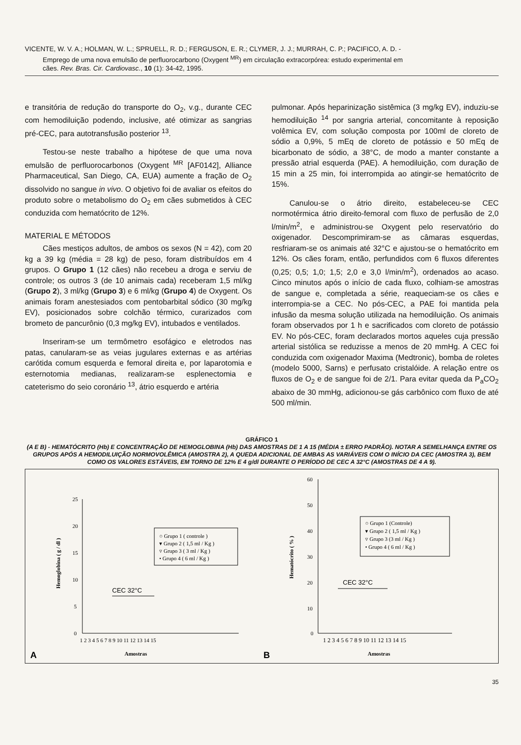VICENTE, W. V. A.; HOLMAN, W. L.; SPRUELL, R. D.; FERGUSON, E. R.; CLYMER, J. J.; MURRAH, C. P.; PACIFICO, A. D. -
Emprego de uma nova emulsão de perfluorocarbono (Oxygent <sup>MR</sup>) em circulação extracorpórea: estudo experimental em
cães. Rev. Bras. Cir. Cardiovasc., 10 (1): 34-42, 1995.
e transitória de redução do transporte do O<sub>2</sub>, v.g., durante CEC com hemodiluição podendo, inclusive, até otimizar as sangrias pré-CEC, para autotransfusão posterior <sup>13</sup>.
Testou-se neste trabalho a hipótese de que uma nova emulsão de perfluorocarbonos (Oxygent <sup>MR</sup> [AF0142], Alliance Pharmaceutical, San Diego, CA, EUA) aumente a fração de O<sub>2</sub> dissolvido no sangue in vivo. O objetivo foi de avaliar os efeitos do produto sobre o metabolismo do O<sub>2</sub> em cães submetidos à CEC conduzida com hematócrito de 12%.
MATERIAL E MÉTODOS
Cães mestiços adultos, de ambos os sexos (N = 42), com 20 kg a 39 kg (média = 28 kg) de peso, foram distribuídos em 4 grupos. O Grupo 1 (12 cães) não recebeu a droga e serviu de controle; os outros 3 (de 10 animais cada) receberam 1,5 ml/kg (Grupo 2), 3 ml/kg (Grupo 3) e 6 ml/kg (Grupo 4) de Oxygent. Os animais foram anestesiados com pentobarbital sódico (30 mg/kg EV), posicionados sobre colchão térmico, curarizados com brometo de pancurônio (0,3 mg/kg EV), intubados e ventilados.
Inseriram-se um termômetro esofágico e eletrodos nas patas, canularam-se as veias jugulares externas e as artérias carótida comum esquerda e femoral direita e, por laparotomia e esternotomia medianas, realizaram-se esplenectomia e cateterismo do seio coronário <sup>13</sup>, átrio esquerdo e artéria
pulmonar. Após heparinização sistêmica (3 mg/kg EV), induziu-se hemodiluição <sup>14</sup> por sangria arterial, concomitante à reposição volêmica EV, com solução composta por 100ml de cloreto de sódio a 0,9%, 5 mEq de cloreto de potássio e 50 mEq de bicarbonato de sódio, a 38°C, de modo a manter constante a pressão atrial esquerda (PAE). A hemodiluição, com duração de 15 min a 25 min, foi interrompida ao atingir-se hematócrito de 15%.
Canulou-se o átrio direito, estabeleceu-se CEC normotérmica átrio direito-femoral com fluxo de perfusão de 2,0 l/min/m<sup>2</sup>, e administrou-se Oxygent pelo reservatório do oxigenador. Descomprimiram-se as câmaras esquerdas, resfriaram-se os animais até 32°C e ajustou-se o hematócrito em 12%. Os cães foram, então, perfundidos com 6 fluxos diferentes (0,25; 0,5; 1,0; 1,5; 2,0 e 3,0 l/min/m<sup>2</sup>), ordenados ao acaso. Cinco minutos após o início de cada fluxo, colhiam-se amostras de sangue e, completada a série, reaqueciam-se os cães e interrompia-se a CEC. No pós-CEC, a PAE foi mantida pela infusão da mesma solução utilizada na hemodiluição. Os animais foram observados por 1 h e sacrificados com cloreto de potássio EV. No pós-CEC, foram declarados mortos aqueles cuja pressão arterial sistólica se reduzisse a menos de 20 mmHg. A CEC foi conduzida com oxigenador Maxima (Medtronic), bomba de roletes (modelo 5000, Sarns) e perfusato cristalóide. A relação entre os fluxos de O<sub>2</sub> e de sangue foi de 2/1. Para evitar queda da P<sub>a</sub>CO<sub>2</sub> abaixo de 30 mmHg, adicionou-se gás carbônico com fluxo de até 500 ml/min.
GRÁFICO 1
(A E B) - HEMATÓCRITO (Hb) E CONCENTRAÇÃO DE HEMOGLOBINA (Hb) DAS AMOSTRAS DE 1 A 15 (MÉDIA ± ERRO PADRÃO). NOTAR A SEMELHANÇA ENTRE OS GRUPOS APÓS A HEMODILUIÇÃO NORMOVOLÊMICA (AMOSTRA 2), A QUEDA ADICIONAL DE AMBAS AS VARIÁVEIS COM O INÍCIO DA CEC (AMOSTRA 3), BEM COMO OS VALORES ESTÁVEIS, EM TORNO DE 12% E 4 g/dl DURANTE O PERÍODO DE CEC A 32°C (AMOSTRAS DE 4 A 9).
25
20
15
10
5
0
1 2 3 4 5 6 7 8 9 10 11 12 13 14 15
Amostras
A
Hemoglobina ( g / dl )
CEC 32°C
○ Grupo 1 ( controle )
▾ Grupo 2 ( 1,5 ml / Kg )
▿ Grupo 3 ( 3 ml / Kg )
• Grupo 4 ( 6 ml / Kg )
60
50
40
30
20
10
0
1 2 3 4 5 6 7 8 9 10 11 12 13 14 15
Amostras
B
Hematócrito ( % )
CEC 32°C
○ Grupo 1 (Controle)
▾ Grupo 2 ( 1,5 ml / Kg )
▿ Grupo 3 (3 ml / Kg )
• Grupo 4 ( 6 ml / Kg )
35